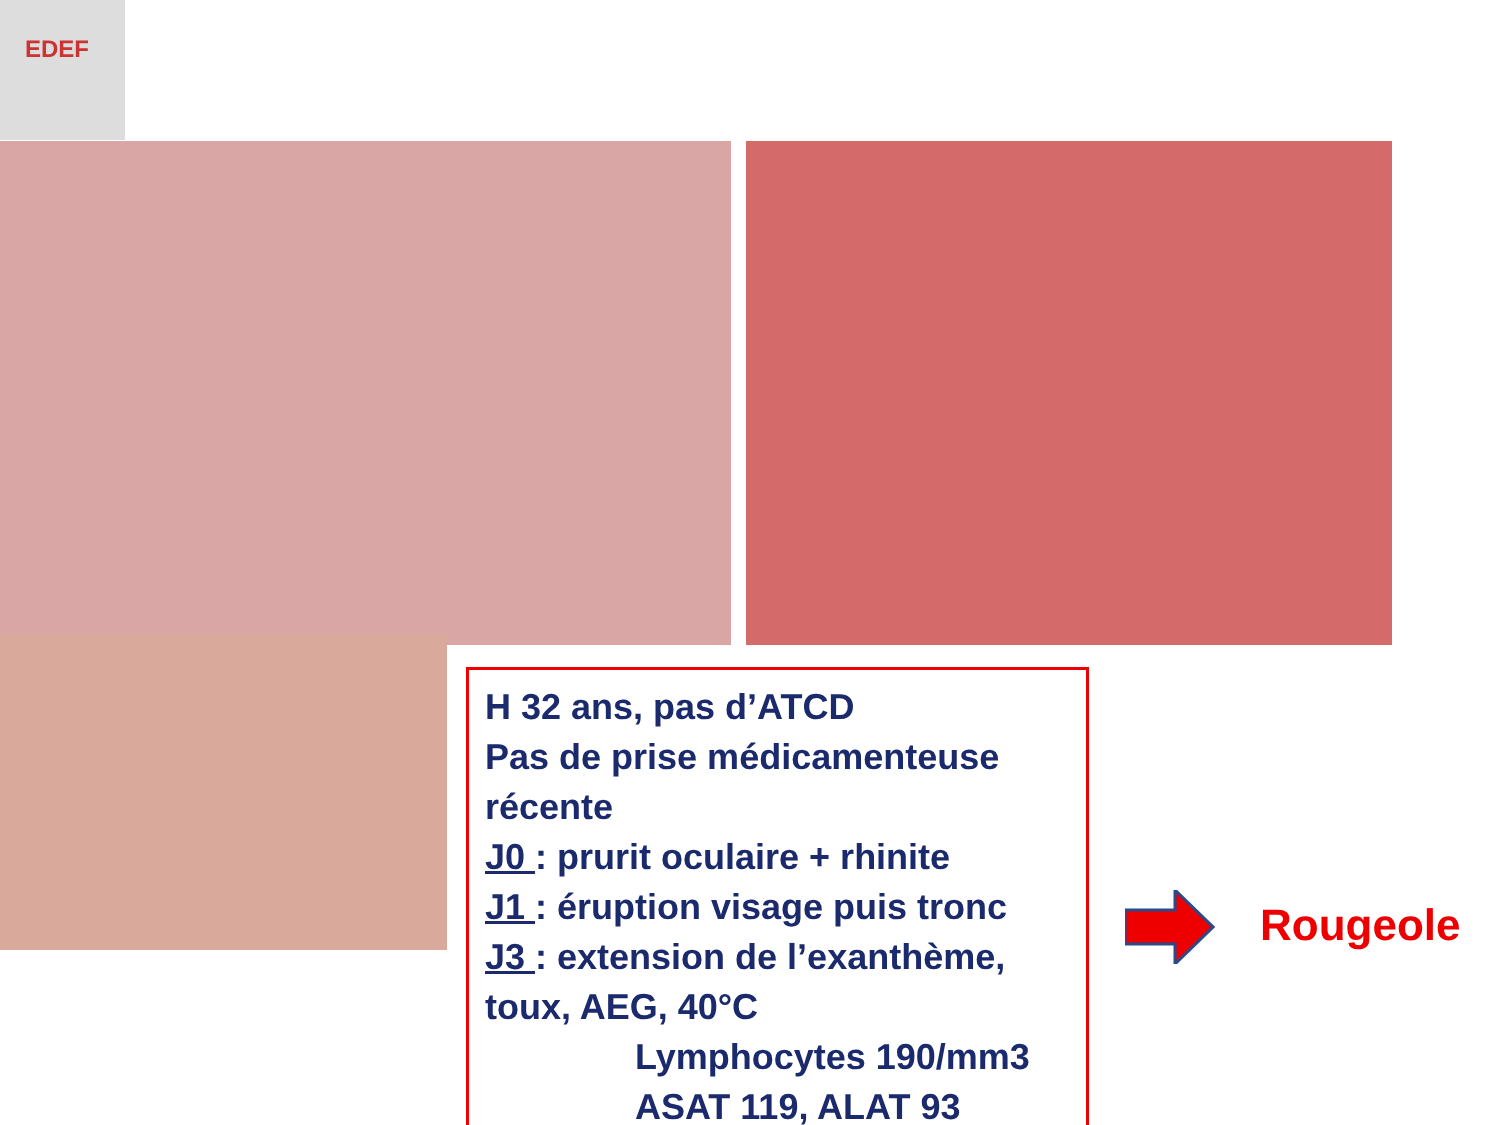EDEF
H 32 ans, pas d’ATCD
Pas de prise médicamenteuse récente
J0 : prurit oculaire + rhinite
J1 : éruption visage puis tronc
J3 : extension de l’exanthème, toux, AEG, 40°C
Lymphocytes 190/mm3
ASAT 119, ALAT 93
Rougeole